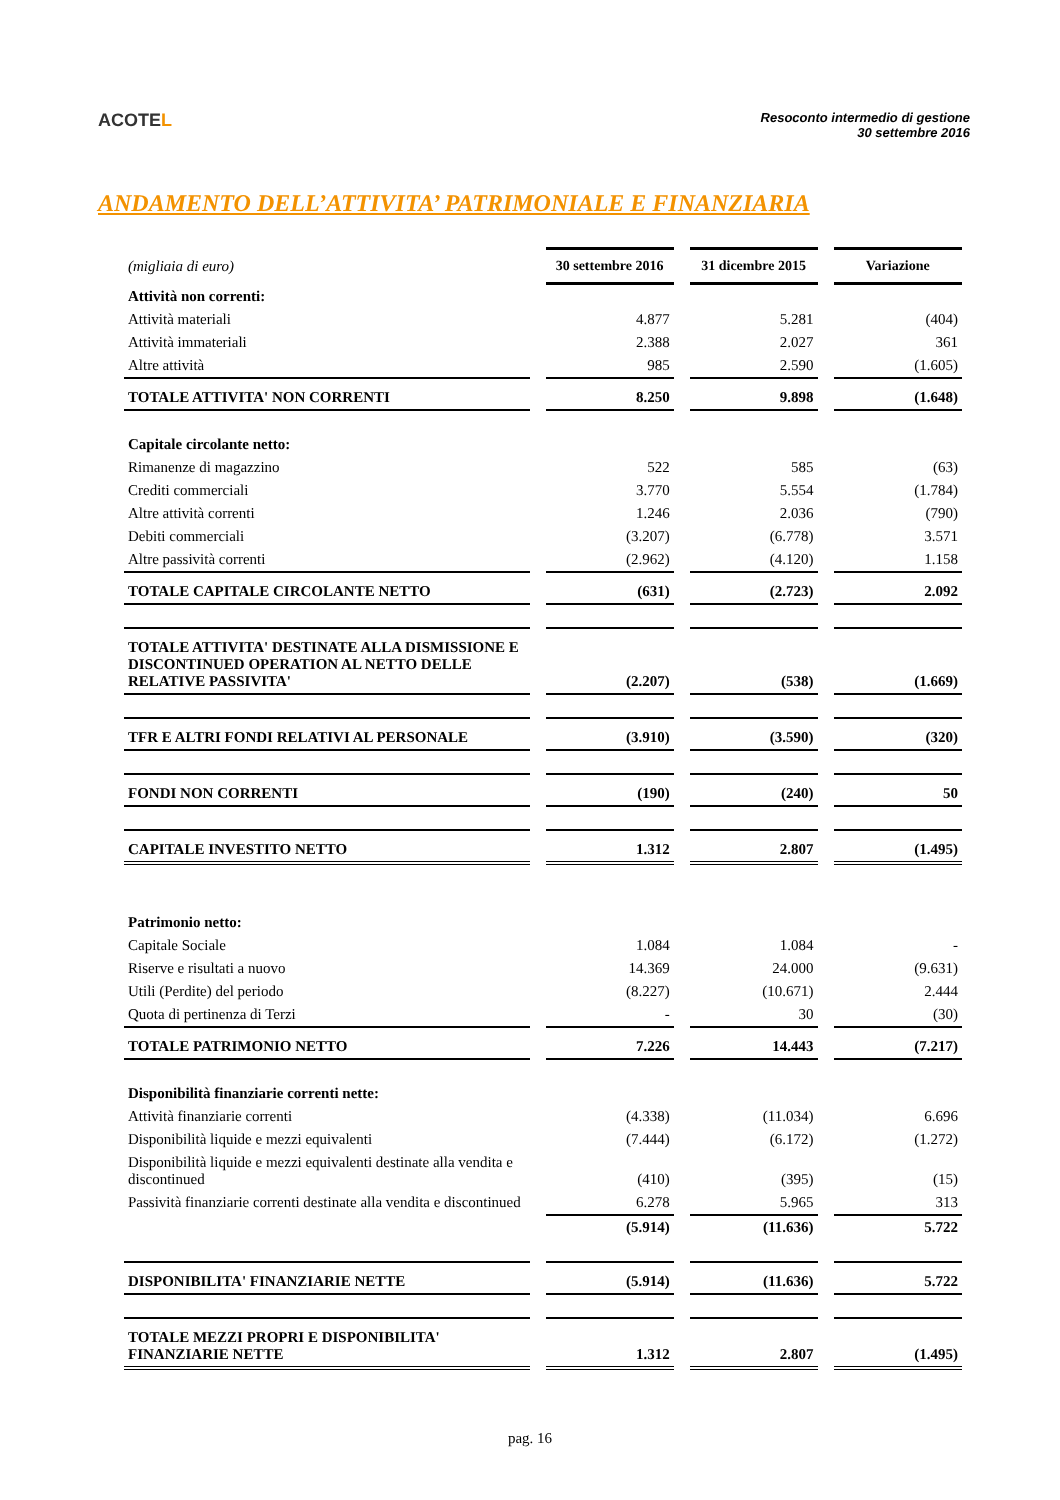ACOTEL
Resoconto intermedio di gestione
30 settembre 2016
ANDAMENTO DELL’ATTIVITA’ PATRIMONIALE E FINANZIARIA
| (migliaia di euro) | 30 settembre 2016 | 31 dicembre 2015 | Variazione |
| Attività non correnti: | | | |
| Attività materiali | 4.877 | 5.281 | (404) |
| Attività immateriali | 2.388 | 2.027 | 361 |
| Altre attività | 985 | 2.590 | (1.605) |
| TOTALE ATTIVITA' NON CORRENTI | 8.250 | 9.898 | (1.648) |
| Capitale circolante netto: | | | |
| Rimanenze di magazzino | 522 | 585 | (63) |
| Crediti commerciali | 3.770 | 5.554 | (1.784) |
| Altre attività correnti | 1.246 | 2.036 | (790) |
| Debiti commerciali | (3.207) | (6.778) | 3.571 |
| Altre passività correnti | (2.962) | (4.120) | 1.158 |
| TOTALE CAPITALE CIRCOLANTE NETTO | (631) | (2.723) | 2.092 |
| TOTALE ATTIVITA' DESTINATE ALLA DISMISSIONE E DISCONTINUED OPERATION AL NETTO DELLE RELATIVE PASSIVITA' | (2.207) | (538) | (1.669) |
| TFR E ALTRI FONDI RELATIVI AL PERSONALE | (3.910) | (3.590) | (320) |
| FONDI NON CORRENTI | (190) | (240) | 50 |
| CAPITALE INVESTITO NETTO | 1.312 | 2.807 | (1.495) |
| Patrimonio netto: | | | |
| Capitale Sociale | 1.084 | 1.084 | - |
| Riserve e risultati a nuovo | 14.369 | 24.000 | (9.631) |
| Utili (Perdite) del periodo | (8.227) | (10.671) | 2.444 |
| Quota di pertinenza di Terzi | - | 30 | (30) |
| TOTALE PATRIMONIO NETTO | 7.226 | 14.443 | (7.217) |
| Disponibilità finanziarie correnti nette: | | | |
| Attività finanziarie correnti | (4.338) | (11.034) | 6.696 |
| Disponibilità liquide e mezzi equivalenti | (7.444) | (6.172) | (1.272) |
| Disponibilità liquide e mezzi equivalenti destinate alla vendita e discontinued | (410) | (395) | (15) |
| Passività finanziarie correnti destinate alla vendita e discontinued | 6.278 | 5.965 | 313 |
| | (5.914) | (11.636) | 5.722 |
| DISPONIBILITA' FINANZIARIE NETTE | (5.914) | (11.636) | 5.722 |
| TOTALE MEZZI PROPRI E DISPONIBILITA' FINANZIARIE NETTE | 1.312 | 2.807 | (1.495) |
pag. 16